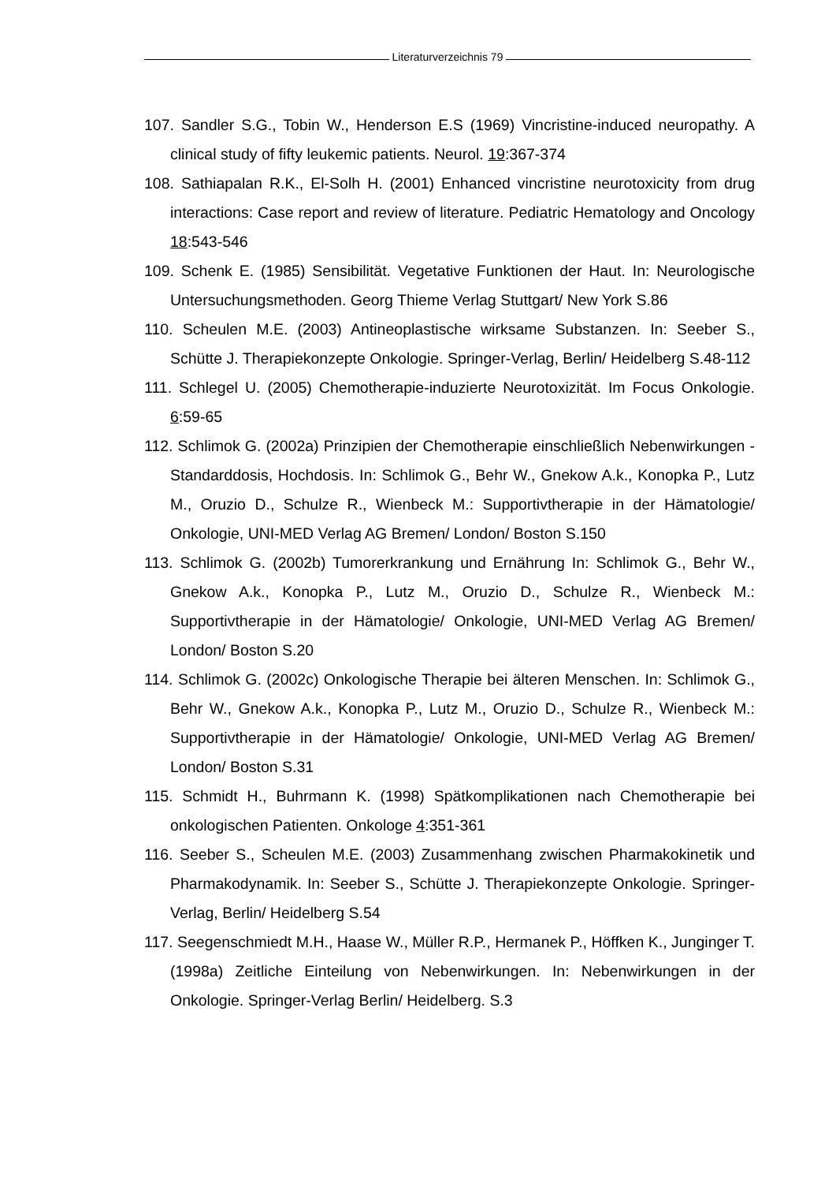Literaturverzeichnis 79
107. Sandler S.G., Tobin W., Henderson E.S (1969) Vincristine-induced neuropathy. A clinical study of fifty leukemic patients. Neurol. 19:367-374
108. Sathiapalan R.K., El-Solh H. (2001) Enhanced vincristine neurotoxicity from drug interactions: Case report and review of literature. Pediatric Hematology and Oncology 18:543-546
109. Schenk E. (1985) Sensibilität. Vegetative Funktionen der Haut. In: Neurologische Untersuchungsmethoden. Georg Thieme Verlag Stuttgart/ New York S.86
110. Scheulen M.E. (2003) Antineoplastische wirksame Substanzen. In: Seeber S., Schütte J. Therapiekonzepte Onkologie. Springer-Verlag, Berlin/ Heidelberg S.48-112
111. Schlegel U. (2005) Chemotherapie-induzierte Neurotoxizität. Im Focus Onkologie. 6:59-65
112. Schlimok G. (2002a) Prinzipien der Chemotherapie einschließlich Nebenwirkungen - Standarddosis, Hochdosis. In: Schlimok G., Behr W., Gnekow A.k., Konopka P., Lutz M., Oruzio D., Schulze R., Wienbeck M.: Supportivtherapie in der Hämatologie/ Onkologie, UNI-MED Verlag AG Bremen/ London/ Boston S.150
113. Schlimok G. (2002b) Tumorerkrankung und Ernährung In: Schlimok G., Behr W., Gnekow A.k., Konopka P., Lutz M., Oruzio D., Schulze R., Wienbeck M.: Supportivtherapie in der Hämatologie/ Onkologie, UNI-MED Verlag AG Bremen/ London/ Boston S.20
114. Schlimok G. (2002c) Onkologische Therapie bei älteren Menschen. In: Schlimok G., Behr W., Gnekow A.k., Konopka P., Lutz M., Oruzio D., Schulze R., Wienbeck M.: Supportivtherapie in der Hämatologie/ Onkologie, UNI-MED Verlag AG Bremen/ London/ Boston S.31
115. Schmidt H., Buhrmann K. (1998) Spätkomplikationen nach Chemotherapie bei onkologischen Patienten. Onkologe 4:351-361
116. Seeber S., Scheulen M.E. (2003) Zusammenhang zwischen Pharmakokinetik und Pharmakodynamik. In: Seeber S., Schütte J. Therapiekonzepte Onkologie. Springer-Verlag, Berlin/ Heidelberg S.54
117. Seegenschmiedt M.H., Haase W., Müller R.P., Hermanek P., Höffken K., Junginger T. (1998a) Zeitliche Einteilung von Nebenwirkungen. In: Nebenwirkungen in der Onkologie. Springer-Verlag Berlin/ Heidelberg. S.3